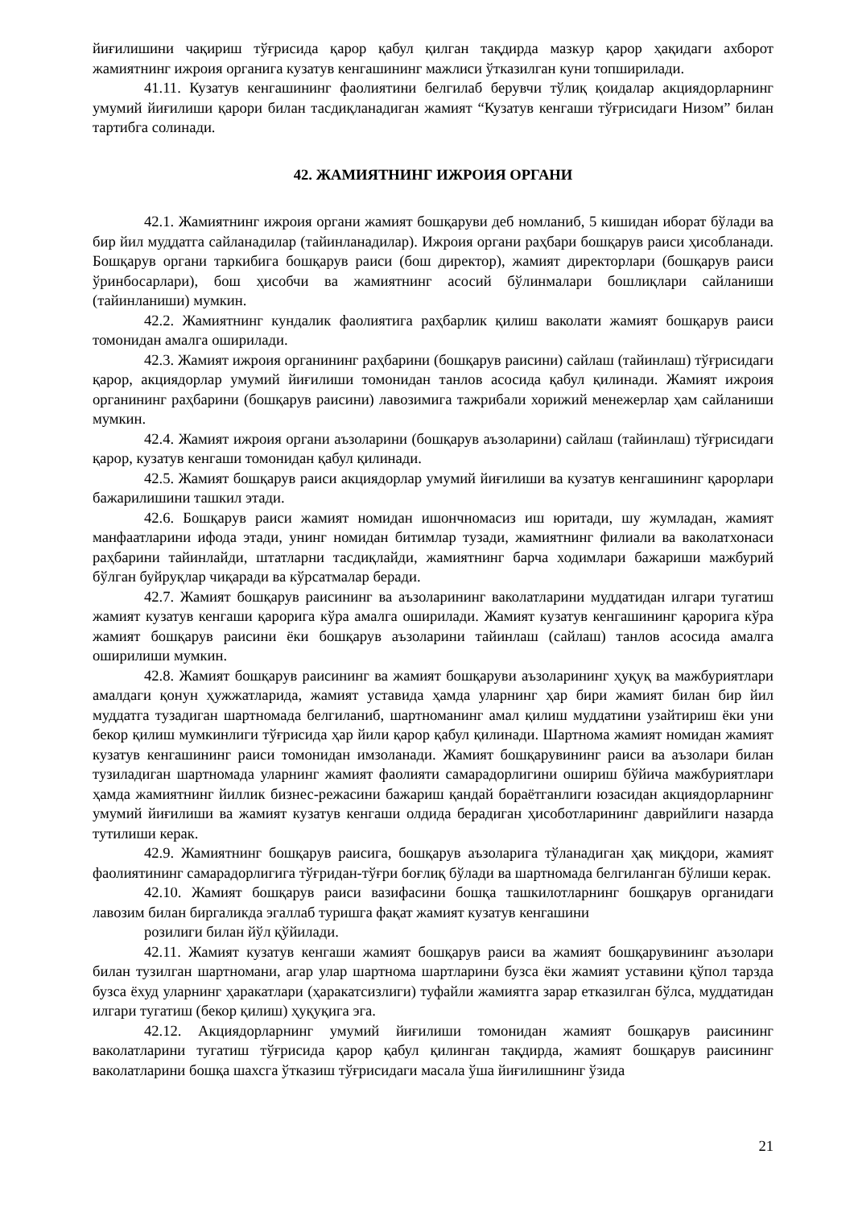йиғилишини чақириш тўғрисида қарор қабул қилган тақдирда мазкур қарор ҳақидаги ахборот жамиятнинг ижроия органига кузатув кенгашининг мажлиси ўтказилган куни топширилади.
41.11. Кузатув кенгашининг фаолиятини белгилаб берувчи тўлиқ қоидалар акциядорларнинг умумий йиғилиши қарори билан тасдиқланадиган жамият “Кузатув кенгаши тўғрисидаги Низом” билан тартибга солинади.
42. ЖАМИЯТНИНГ ИЖРОИЯ ОРГАНИ
42.1. Жамиятнинг ижроия органи жамият бошқаруви деб номланиб, 5 кишидан иборат бўлади ва бир йил муддатга сайланадилар (тайинланадилар). Ижроия органи раҳбари бошқарув раиси ҳисобланади. Бошқарув органи таркибига бошқарув раиси (бош директор), жамият директорлари (бошқарув раиси ўринбосарлари), бош ҳисобчи ва жамиятнинг асосий бўлинмалари бошлиқлари сайланиши (тайинланиши) мумкин.
42.2. Жамиятнинг кундалик фаолиятига раҳбарлик қилиш ваколати жамият бошқарув раиси томонидан амалга оширилади.
42.3. Жамият ижроия органининг раҳбарини (бошқарув раисини) сайлаш (тайинлаш) тўғрисидаги қарор, акциядорлар умумий йиғилиши томонидан танлов асосида қабул қилинади. Жамият ижроия органининг раҳбарини (бошқарув раисини) лавозимига тажрибали хорижий менежерлар ҳам сайланиши мумкин.
42.4. Жамият ижроия органи аъзоларини (бошқарув аъзоларини) сайлаш (тайинлаш) тўғрисидаги қарор, кузатув кенгаши томонидан қабул қилинади.
42.5. Жамият бошқарув раиси акциядорлар умумий йиғилиши ва кузатув кенгашининг қарорлари бажарилишини ташкил этади.
42.6. Бошқарув раиси жамият номидан ишончномасиз иш юритади, шу жумладан, жамият манфаатларини ифода этади, унинг номидан битимлар тузади, жамиятнинг филиали ва ваколатхонаси раҳбарини тайинлайди, штатларни тасдиқлайди, жамиятнинг барча ходимлари бажариши мажбурий бўлган буйруқлар чиқаради ва кўрсатмалар беради.
42.7. Жамият бошқарув раисининг ва аъзоларининг ваколатларини муддатидан илгари тугатиш жамият кузатув кенгаши қарорига кўра амалга оширилади. Жамият кузатув кенгашининг қарорига кўра жамият бошқарув раисини ёки бошқарув аъзоларини тайинлаш (сайлаш) танлов асосида амалга оширилиши мумкин.
42.8. Жамият бошқарув раисининг ва жамият бошқаруви аъзоларининг ҳуқуқ ва мажбуриятлари амалдаги қонун ҳужжатларида, жамият уставида ҳамда уларнинг ҳар бири жамият билан бир йил муддатга тузадиган шартномада белгиланиб, шартноманинг амал қилиш муддатини узайтириш ёки уни бекор қилиш мумкинлиги тўғрисида ҳар йили қарор қабул қилинади. Шартнома жамият номидан жамият кузатув кенгашининг раиси томонидан имзоланади. Жамият бошқарувининг раиси ва аъзолари билан тузиладиган шартномада уларнинг жамият фаолияти самарадорлигини ошириш бўйича мажбуриятлари ҳамда жамиятнинг йиллик бизнес-режасини бажариш қандай бораётганлиги юзасидан акциядорларнинг умумий йиғилиши ва жамият кузатув кенгаши олдида берадиган ҳисоботларининг даврийлиги назарда тутилиши керак.
42.9. Жамиятнинг бошқарув раисига, бошқарув аъзоларига тўланадиган ҳақ миқдори, жамият фаолиятининг самарадорлигига тўғридан-тўғри боғлиқ бўлади ва шартномада белгиланган бўлиши керак.
42.10. Жамият бошқарув раиси вазифасини бошқа ташкилотларнинг бошқарув органидаги лавозим билан биргаликда эгаллаб туришга фақат жамият кузатув кенгашини
розилиги билан йўл қўйилади.
42.11. Жамият кузатув кенгаши жамият бошқарув раиси ва жамият бошқарувининг аъзолари билан тузилган шартномани, агар улар шартнома шартларини бузса ёки жамият уставини қўпол тарзда бузса ёхуд уларнинг ҳаракатлари (ҳаракатсизлиги) туфайли жамиятга зарар етказилган бўлса, муддатидан илгари тугатиш (бекор қилиш) ҳуқуқига эга.
42.12. Акциядорларнинг умумий йиғилиши томонидан жамият бошқарув раисининг ваколатларини тугатиш тўғрисида қарор қабул қилинган тақдирда, жамият бошқарув раисининг ваколатларини бошқа шахсга ўтказиш тўғрисидаги масала ўша йиғилишнинг ўзида
21